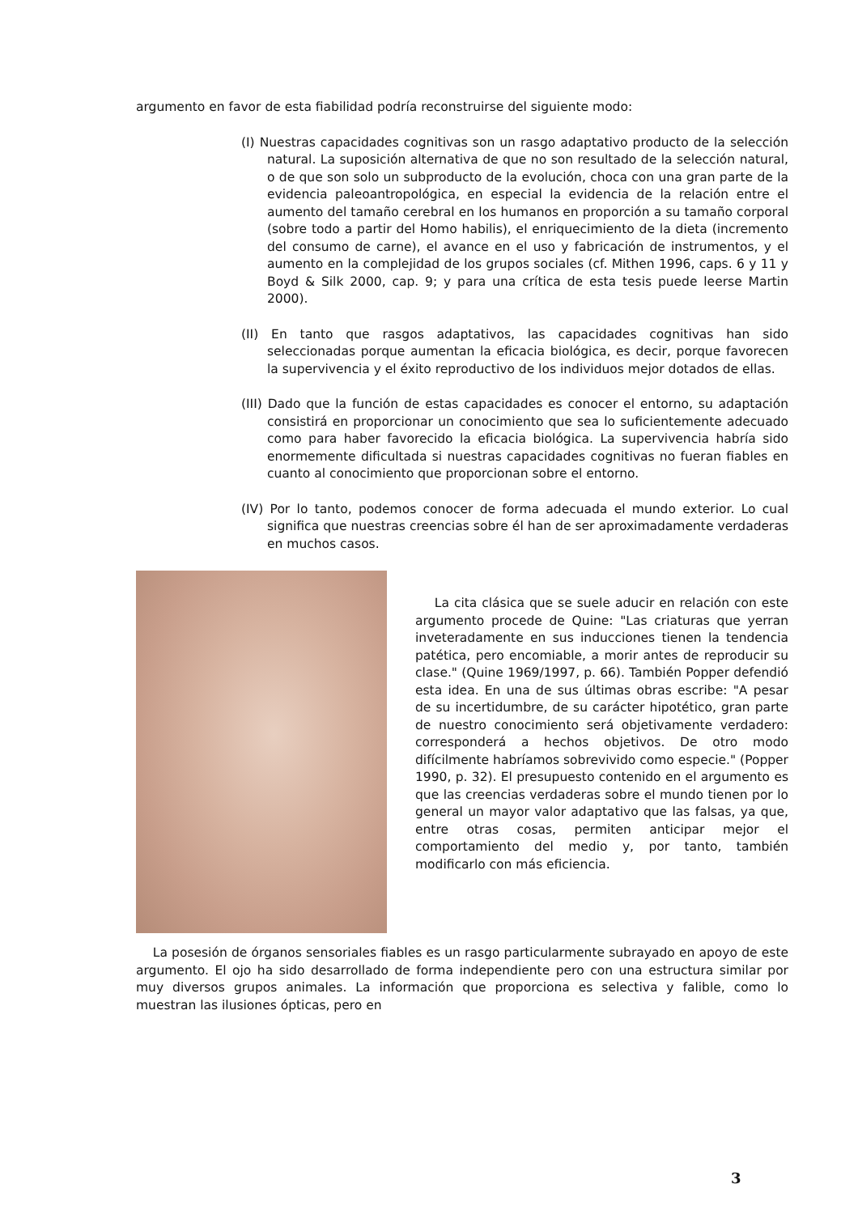argumento en favor de esta fiabilidad podría reconstruirse del siguiente modo:
(I) Nuestras capacidades cognitivas son un rasgo adaptativo producto de la selección natural. La suposición alternativa de que no son resultado de la selección natural, o de que son solo un subproducto de la evolución, choca con una gran parte de la evidencia paleoantropológica, en especial la evidencia de la relación entre el aumento del tamaño cerebral en los humanos en proporción a su tamaño corporal (sobre todo a partir del Homo habilis), el enriquecimiento de la dieta (incremento del consumo de carne), el avance en el uso y fabricación de instrumentos, y el aumento en la complejidad de los grupos sociales (cf. Mithen 1996, caps. 6 y 11 y Boyd & Silk 2000, cap. 9; y para una crítica de esta tesis puede leerse Martin 2000).
(II) En tanto que rasgos adaptativos, las capacidades cognitivas han sido seleccionadas porque aumentan la eficacia biológica, es decir, porque favorecen la supervivencia y el éxito reproductivo de los individuos mejor dotados de ellas.
(III) Dado que la función de estas capacidades es conocer el entorno, su adaptación consistirá en proporcionar un conocimiento que sea lo suficientemente adecuado como para haber favorecido la eficacia biológica. La supervivencia habría sido enormemente dificultada si nuestras capacidades cognitivas no fueran fiables en cuanto al conocimiento que proporcionan sobre el entorno.
(IV) Por lo tanto, podemos conocer de forma adecuada el mundo exterior. Lo cual significa que nuestras creencias sobre él han de ser aproximadamente verdaderas en muchos casos.
La cita clásica que se suele aducir en relación con este argumento procede de Quine: "Las criaturas que yerran inveteradamente en sus inducciones tienen la tendencia patética, pero encomiable, a morir antes de reproducir su clase." (Quine 1969/1997, p. 66). También Popper defendió esta idea. En una de sus últimas obras escribe: "A pesar de su incertidumbre, de su carácter hipotético, gran parte de nuestro conocimiento será objetivamente verdadero: corresponderá a hechos objetivos. De otro modo difícilmente habríamos sobrevivido como especie." (Popper 1990, p. 32). El presupuesto contenido en el argumento es que las creencias verdaderas sobre el mundo tienen por lo general un mayor valor adaptativo que las falsas, ya que, entre otras cosas, permiten anticipar mejor el comportamiento del medio y, por tanto, también modificarlo con más eficiencia.
La posesión de órganos sensoriales fiables es un rasgo particularmente subrayado en apoyo de este argumento. El ojo ha sido desarrollado de forma independiente pero con una estructura similar por muy diversos grupos animales. La información que proporciona es selectiva y falible, como lo muestran las ilusiones ópticas, pero en
3